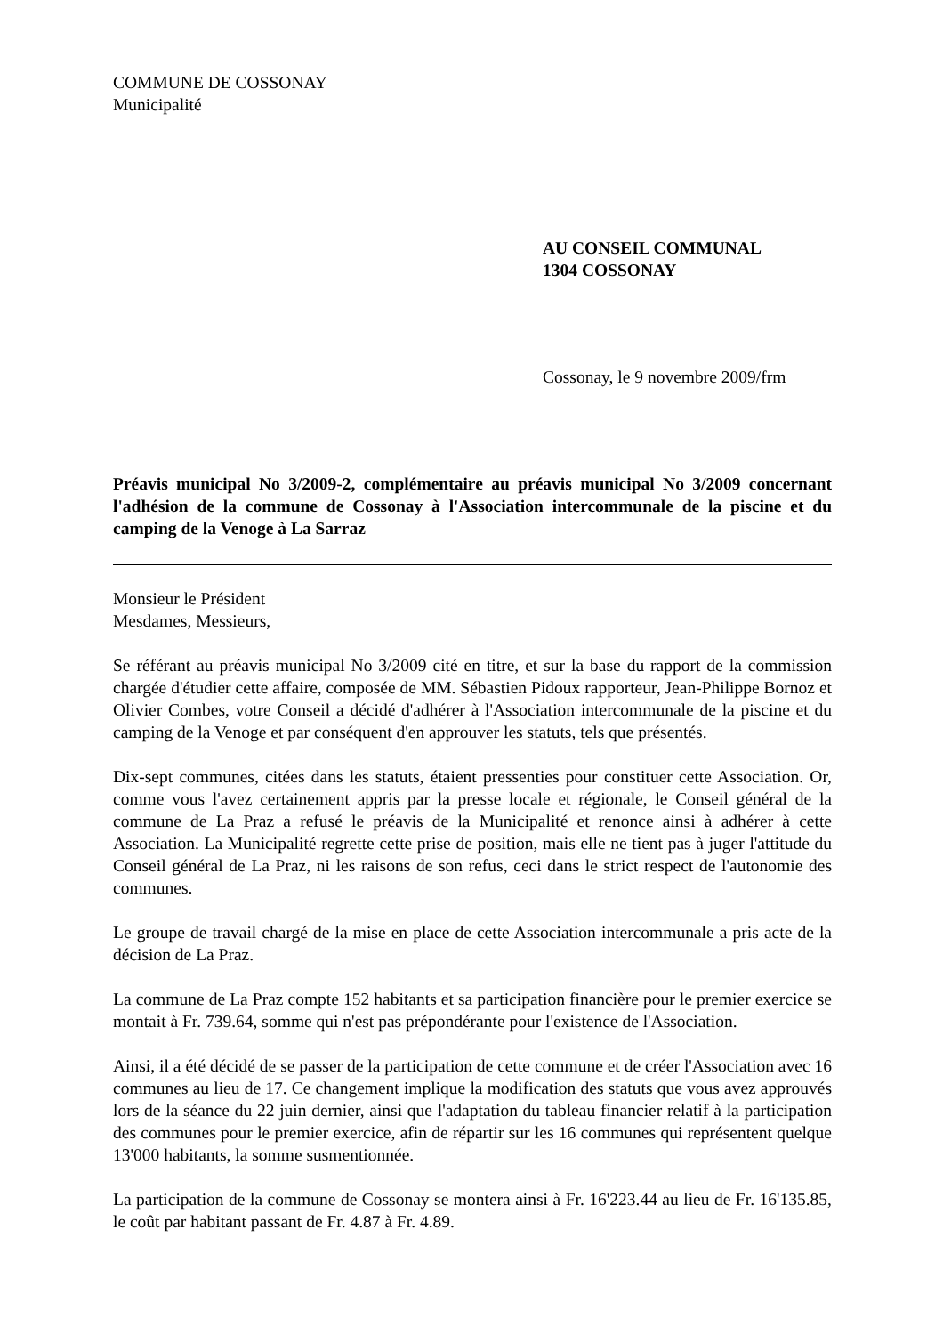COMMUNE DE COSSONAY
Municipalité
AU CONSEIL COMMUNAL
1304 COSSONAY
Cossonay, le 9 novembre 2009/frm
Préavis municipal No 3/2009-2, complémentaire au préavis municipal No 3/2009 concernant l'adhésion de la commune de Cossonay à l'Association intercommunale de la piscine et du camping de la Venoge à La Sarraz
Monsieur le Président
Mesdames, Messieurs,
Se référant au préavis municipal No 3/2009 cité en titre, et sur la base du rapport de la commission chargée d'étudier cette affaire, composée de MM. Sébastien Pidoux rapporteur, Jean-Philippe Bornoz et Olivier Combes, votre Conseil a décidé d'adhérer à l'Association intercommunale de la piscine et du camping de la Venoge et par conséquent d'en approuver les statuts, tels que présentés.
Dix-sept communes, citées dans les statuts, étaient pressenties pour constituer cette Association. Or, comme vous l'avez certainement appris par la presse locale et régionale, le Conseil général de la commune de La Praz a refusé le préavis de la Municipalité et renonce ainsi à adhérer à cette Association. La Municipalité regrette cette prise de position, mais elle ne tient pas à juger l'attitude du Conseil général de La Praz, ni les raisons de son refus, ceci dans le strict respect de l'autonomie des communes.
Le groupe de travail chargé de la mise en place de cette Association intercommunale a pris acte de la décision de La Praz.
La commune de La Praz compte 152 habitants et sa participation financière pour le premier exercice se montait à Fr. 739.64, somme qui n'est pas prépondérante pour l'existence de l'Association.
Ainsi, il a été décidé de se passer de la participation de cette commune et de créer l'Association avec 16 communes au lieu de 17. Ce changement implique la modification des statuts que vous avez approuvés lors de la séance du 22 juin dernier, ainsi que l'adaptation du tableau financier relatif à la participation des communes pour le premier exercice, afin de répartir sur les 16 communes qui représentent quelque 13'000 habitants, la somme susmentionnée.
La participation de la commune de Cossonay se montera ainsi à Fr. 16'223.44 au lieu de Fr. 16'135.85, le coût par habitant passant de Fr. 4.87 à Fr. 4.89.